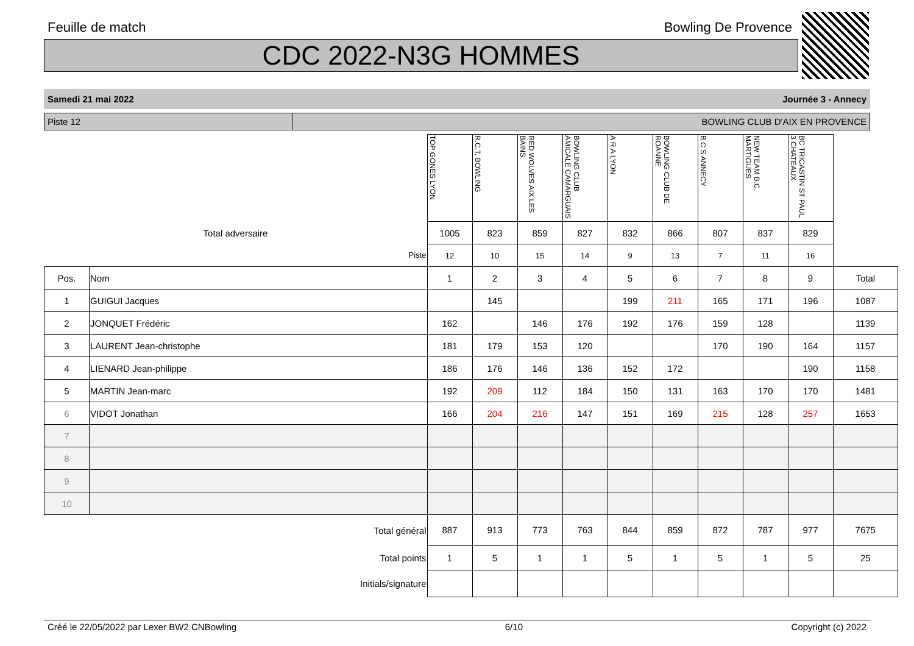Feuille de match Bowling De Provence
CDC 2022-N3G HOMMES
Samedi 21 mai 2022 Journée 3 - Annecy
Piste 12 BOWLING CLUB D'AIX EN PROVENCE
| | | TOP GONES LYON | R.C.T. BOWLING | RED WOLVES AIX LES BAINS | BOWLING CLUB AMICALE CAMARGUAIS | A R A LYON | BOWLING CLUB DE ROANNE | B C S ANNECY | NEW TEAM B.C. MARTIGUES | BC TRICASTIN ST PAUL 3 CHATEAUX | |
| Total adversaire | | 1005 | 823 | 859 | 827 | 832 | 866 | 807 | 837 | 829 | |
| Piste | | 12 | 10 | 15 | 14 | 9 | 13 | 7 | 11 | 16 | |
| Pos. | Nom | 1 | 2 | 3 | 4 | 5 | 6 | 7 | 8 | 9 | Total |
| 1 | GUIGUI Jacques | | 145 | | | 199 | 211 | 165 | 171 | 196 | 1087 |
| 2 | JONQUET Frédéric | 162 | | 146 | 176 | 192 | 176 | 159 | 128 | | 1139 |
| 3 | LAURENT Jean-christophe | 181 | 179 | 153 | 120 | | | 170 | 190 | 164 | 1157 |
| 4 | LIENARD Jean-philippe | 186 | 176 | 146 | 136 | 152 | 172 | | | 190 | 1158 |
| 5 | MARTIN Jean-marc | 192 | 209 | 112 | 184 | 150 | 131 | 163 | 170 | 170 | 1481 |
| 6 | VIDOT Jonathan | 166 | 204 | 216 | 147 | 151 | 169 | 215 | 128 | 257 | 1653 |
| 7 | | | | | | | | | | | |
| 8 | | | | | | | | | | | |
| 9 | | | | | | | | | | | |
| 10 | | | | | | | | | | | |
| Total général | | 887 | 913 | 773 | 763 | 844 | 859 | 872 | 787 | 977 | 7675 |
| Total points | | 1 | 5 | 1 | 1 | 5 | 1 | 5 | 1 | 5 | 25 |
| Initials/signature | | | | | | | | | | | |
Créé le 22/05/2022 par Lexer BW2 CNBowling 6/10 Copyright (c) 2022